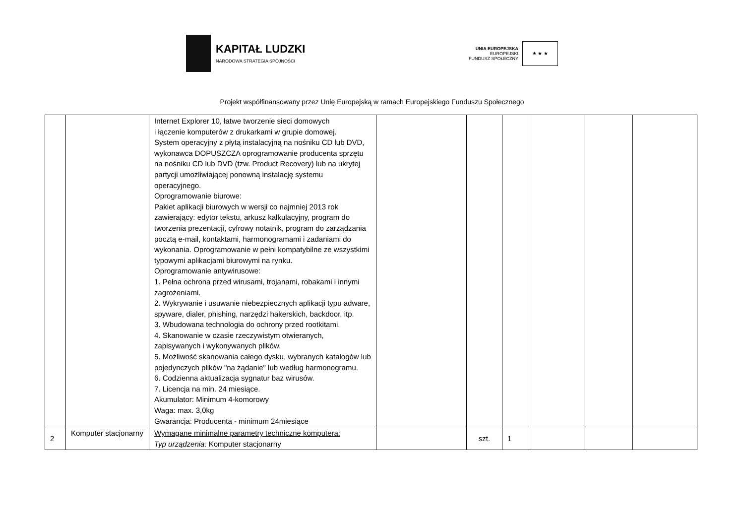KAPITAŁ LUDZKI
NARODOWA STRATEGIA SPÓJNOŚCI
UNIA EUROPEJSKA
EUROPEJSKI
FUNDUSZ SPOŁECZNY
★ ★ ★
Projekt współfinansowany przez Unię Europejską w ramach Europejskiego Funduszu Społecznego
| | | Internet Explorer 10, łatwe tworzenie sieci domowych i łączenie komputerów z drukarkami w grupie domowej. System operacyjny z płytą instalacyjną na nośniku CD lub DVD, wykonawca DOPUSZCZA oprogramowanie producenta sprzętu na nośniku CD lub DVD (tzw. Product Recovery) lub na ukrytej partycji umożliwiającej ponowną instalację systemu operacyjnego. Oprogramowanie biurowe: Pakiet aplikacji biurowych w wersji co najmniej 2013 rok zawierający: edytor tekstu, arkusz kalkulacyjny, program do tworzenia prezentacji, cyfrowy notatnik, program do zarządzania pocztą e-mail, kontaktami, harmonogramami i zadaniami do wykonania. Oprogramowanie w pełni kompatybilne ze wszystkimi typowymi aplikacjami biurowymi na rynku. Oprogramowanie antywirusowe: 1. Pełna ochrona przed wirusami, trojanami, robakami i innymi zagrożeniami. 2. Wykrywanie i usuwanie niebezpiecznych aplikacji typu adware, spyware, dialer, phishing, narzędzi hakerskich, backdoor, itp. 3. Wbudowana technologia do ochrony przed rootkitami. 4. Skanowanie w czasie rzeczywistym otwieranych, zapisywanych i wykonywanych plików. 5. Możliwość skanowania całego dysku, wybranych katalogów lub pojedynczych plików "na żądanie" lub według harmonogramu. 6. Codzienna aktualizacja sygnatur baz wirusów. 7. Licencja na min. 24 miesiące. Akumulator: Minimum 4-komorowy Waga: max. 3,0kg Gwarancja: Producenta - minimum 24miesiące | | | | | | |
| 2 | Komputer stacjonarny | Wymagane minimalne parametry techniczne komputera: Typ urządzenia: Komputer stacjonarny | | szt. | 1 | | | |